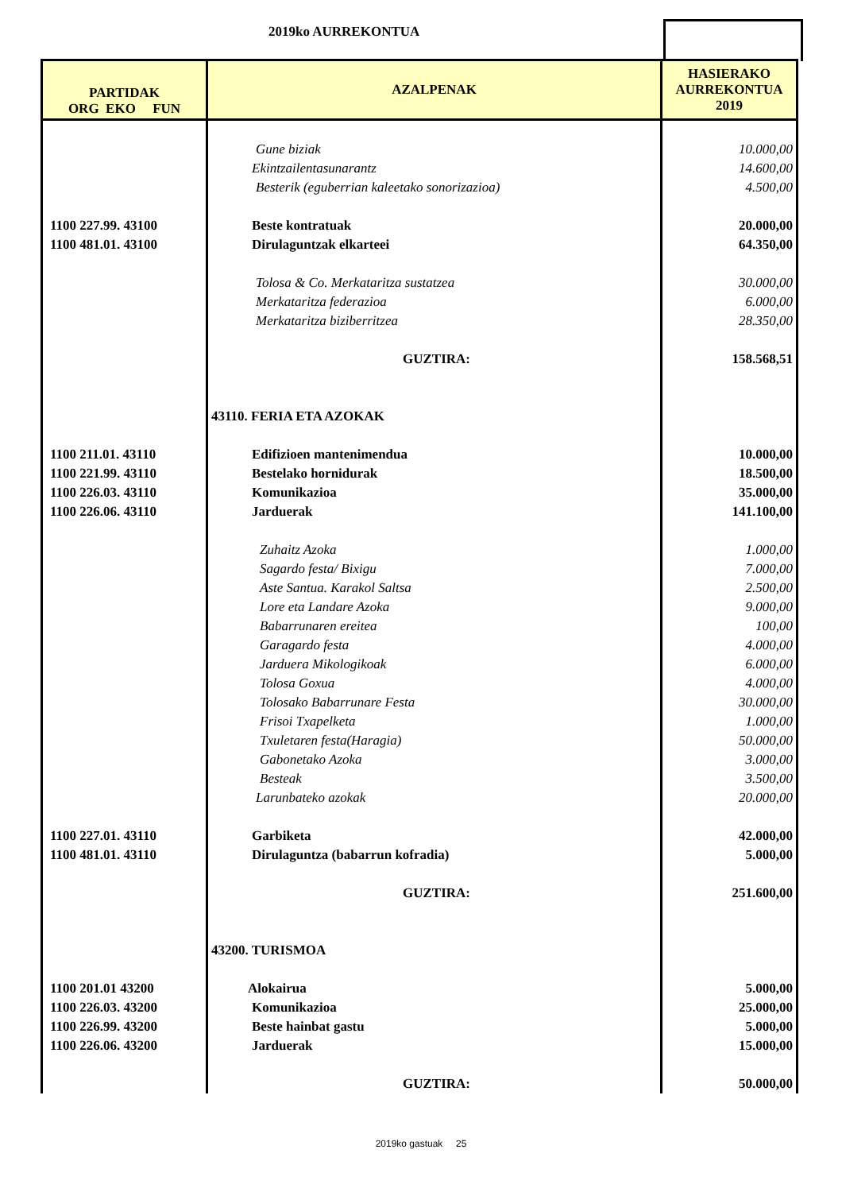2019ko AURREKONTUA
| PARTIDAK ORG EKO FUN | AZALPENAK | HASIERAKO AURREKONTUA 2019 |
| --- | --- | --- |
| | Gune biziak | 10.000,00 |
| | Ekintzailentasunarantz | 14.600,00 |
| | Besterik (eguberrian kaleetako sonorizazioa) | 4.500,00 |
| 1100 227.99. 43100 | Beste kontratuak | 20.000,00 |
| 1100 481.01. 43100 | Dirulaguntzak elkarteei | 64.350,00 |
| | Tolosa & Co. Merkataritza sustatzea | 30.000,00 |
| | Merkataritza federazioa | 6.000,00 |
| | Merkataritza biziberritzea | 28.350,00 |
| | GUZTIRA: | 158.568,51 |
| | 43110. FERIA ETA AZOKAK | |
| 1100 211.01. 43110 | Edifizioen mantenimendua | 10.000,00 |
| 1100 221.99. 43110 | Bestelako hornidurak | 18.500,00 |
| 1100 226.03. 43110 | Komunikazioa | 35.000,00 |
| 1100 226.06. 43110 | Jarduerak | 141.100,00 |
| | Zuhaitz Azoka | 1.000,00 |
| | Sagardo festa/ Bixigu | 7.000,00 |
| | Aste Santua. Karakol Saltsa | 2.500,00 |
| | Lore eta Landare Azoka | 9.000,00 |
| | Babarrunaren ereitea | 100,00 |
| | Garagardo festa | 4.000,00 |
| | Jarduera Mikologikoak | 6.000,00 |
| | Tolosa Goxua | 4.000,00 |
| | Tolosako Babarrunare Festa | 30.000,00 |
| | Frisoi Txapelketa | 1.000,00 |
| | Txuletaren festa(Haragia) | 50.000,00 |
| | Gabonetako Azoka | 3.000,00 |
| | Besteak | 3.500,00 |
| | Larunbateko azokak | 20.000,00 |
| 1100 227.01. 43110 | Garbiketa | 42.000,00 |
| 1100 481.01. 43110 | Dirulaguntza (babarrun kofradia) | 5.000,00 |
| | GUZTIRA: | 251.600,00 |
| | 43200. TURISMOA | |
| 1100 201.01 43200 | Alokairua | 5.000,00 |
| 1100 226.03. 43200 | Komunikazioa | 25.000,00 |
| 1100 226.99. 43200 | Beste hainbat gastu | 5.000,00 |
| 1100 226.06. 43200 | Jarduerak | 15.000,00 |
| | GUZTIRA: | 50.000,00 |
2019ko gastuak 25